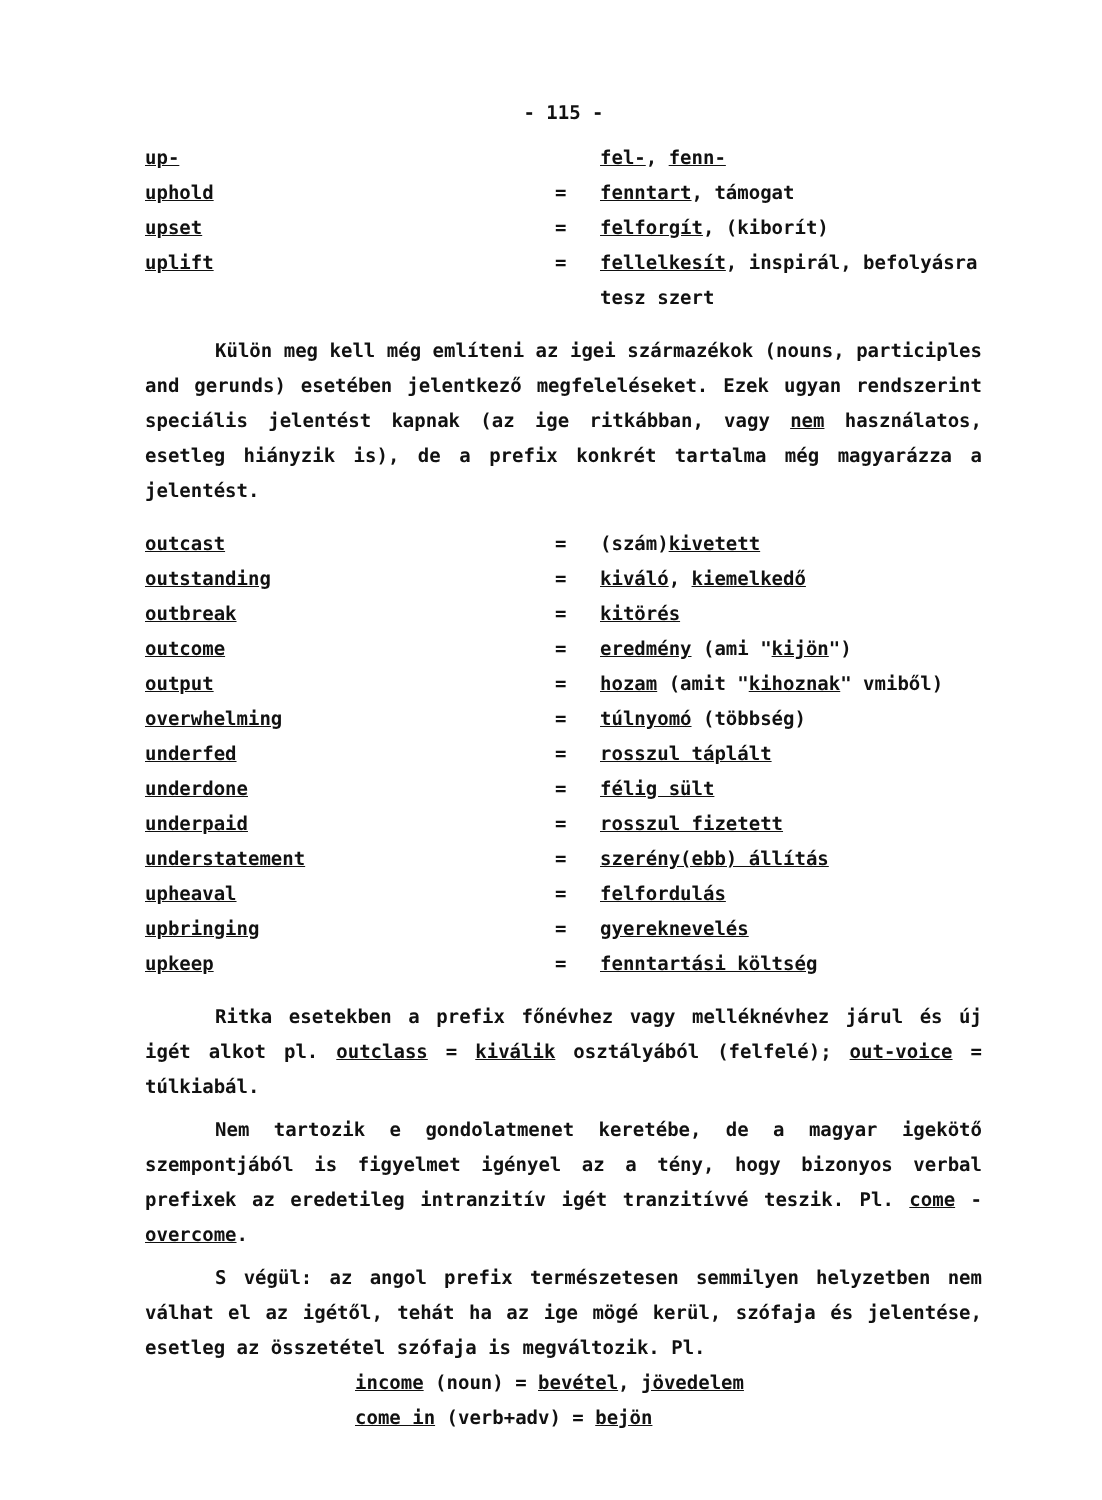- 115 -
up- fel-, fenn-
uphold = fenntart, támogat
upset = felforgít, (kiborít)
uplift = fellelkesít, inspirál, befolyásra tesz szert
Külön meg kell még említeni az igei származékok (nouns, participles and gerunds) esetében jelentkező megfeleléseket. Ezek ugyan rendszerint speciális jelentést kapnak (az ige ritkábban, vagy nem használatos, esetleg hiányzik is), de a prefix konkrét tartalma még magyarázza a jelentést.
outcast = (szám)kivetett
outstanding = kiváló, kiemelkedő
outbreak = kitörés
outcome = eredmény (ami "kijön")
output = hozam (amit "kihoznak" vmiből)
overwhelming = túlnyomó (többség)
underfed = rosszul táplált
underdone = félig sült
underpaid = rosszul fizetett
understatement = szerény(ebb) állítás
upheaval = felfordulás
upbringing = gyereknevelés
upkeep = fenntartási költség
Ritka esetekben a prefix főnévhez vagy melléknévhez járul és új igét alkot pl. outclass = kiválik osztályából (felfelé); out-voice = túlkiabál.
Nem tartozik e gondolatmenet keretébe, de a magyar igekötő szempontjából is figyelmet igényel az a tény, hogy bizonyos verbal prefixek az eredetileg intranzitív igét tranzitívvé teszik. Pl. come - overcome.
S végül: az angol prefix természetesen semmilyen helyzetben nem válhat el az igétől, tehát ha az ige mögé kerül, szófaja és jelentése, esetleg az összetétel szófaja is megváltozik. Pl.
income (noun) = bevétel, jövedelem
come in (verb+adv) = bejön